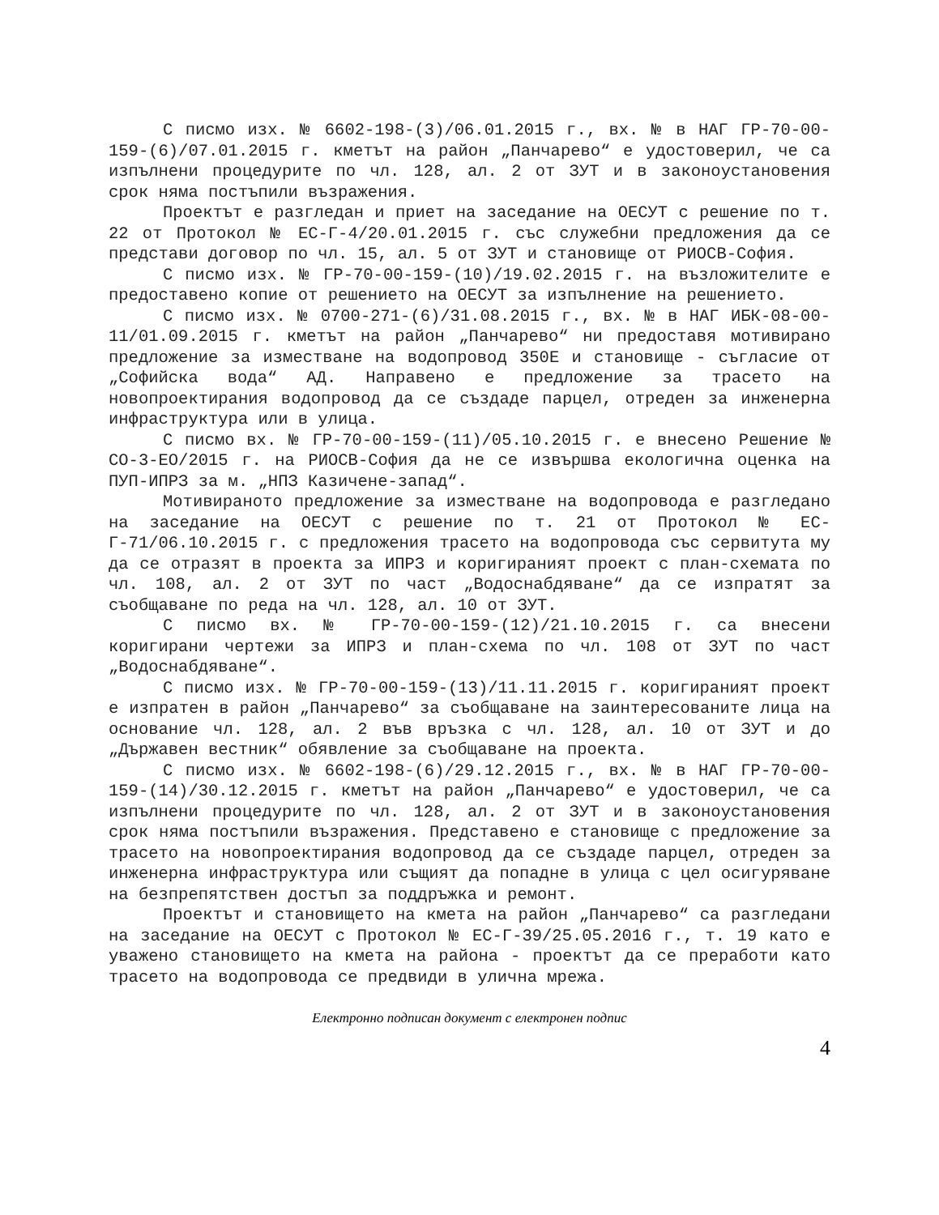С писмо изх. № 6602-198-(3)/06.01.2015 г., вх. № в НАГ ГР-70-00-159-(6)/07.01.2015 г. кметът на район „Панчарево“ е удостоверил, че са изпълнени процедурите по чл. 128, ал. 2 от ЗУТ и в законоустановения срок няма постъпили възражения.
Проектът е разгледан и приет на заседание на ОЕСУТ с решение по т. 22 от Протокол № ЕС-Г-4/20.01.2015 г. със служебни предложения да се представи договор по чл. 15, ал. 5 от ЗУТ и становище от РИОСВ-София.
С писмо изх. № ГР-70-00-159-(10)/19.02.2015 г. на възложителите е предоставено копие от решението на ОЕСУТ за изпълнение на решението.
С писмо изх. № 0700-271-(6)/31.08.2015 г., вх. № в НАГ ИБК-08-00-11/01.09.2015 г. кметът на район „Панчарево“ ни предоставя мотивирано предложение за изместване на водопровод 350Е и становище - съгласие от „Софийска вода“ АД. Направено е предложение за трасето на новопроектирания водопровод да се създаде парцел, отреден за инженерна инфраструктура или в улица.
С писмо вх. № ГР-70-00-159-(11)/05.10.2015 г. е внесено Решение № СО-3-ЕО/2015 г. на РИОСВ-София да не се извършва екологична оценка на ПУП-ИПРЗ за м. „НПЗ Казичене-запад“.
Мотивираното предложение за изместване на водопровода е разгледано на заседание на ОЕСУТ с решение по т. 21 от Протокол № ЕС-Г-71/06.10.2015 г. с предложения трасето на водопровода със сервитута му да се отразят в проекта за ИПРЗ и коригираният проект с план-схемата по чл. 108, ал. 2 от ЗУТ по част „Водоснабдяване“ да се изпратят за съобщаване по реда на чл. 128, ал. 10 от ЗУТ.
С писмо вх. № ГР-70-00-159-(12)/21.10.2015 г. са внесени коригирани чертежи за ИПРЗ и план-схема по чл. 108 от ЗУТ по част „Водоснабдяване“.
С писмо изх. № ГР-70-00-159-(13)/11.11.2015 г. коригираният проект е изпратен в район „Панчарево“ за съобщаване на заинтересованите лица на основание чл. 128, ал. 2 във връзка с чл. 128, ал. 10 от ЗУТ и до „Държавен вестник“ обявление за съобщаване на проекта.
С писмо изх. № 6602-198-(6)/29.12.2015 г., вх. № в НАГ ГР-70-00-159-(14)/30.12.2015 г. кметът на район „Панчарево“ е удостоверил, че са изпълнени процедурите по чл. 128, ал. 2 от ЗУТ и в законоустановения срок няма постъпили възражения. Представено е становище с предложение за трасето на новопроектирания водопровод да се създаде парцел, отреден за инженерна инфраструктура или същият да попадне в улица с цел осигуряване на безпрепятствен достъп за поддръжка и ремонт.
Проектът и становището на кмета на район „Панчарево“ са разгледани на заседание на ОЕСУТ с Протокол № ЕС-Г-39/25.05.2016 г., т. 19 като е уважено становището на кмета на района - проектът да се преработи като трасето на водопровода се предвиди в улична мрежа.
Електронно подписан документ с електронен подпис
4